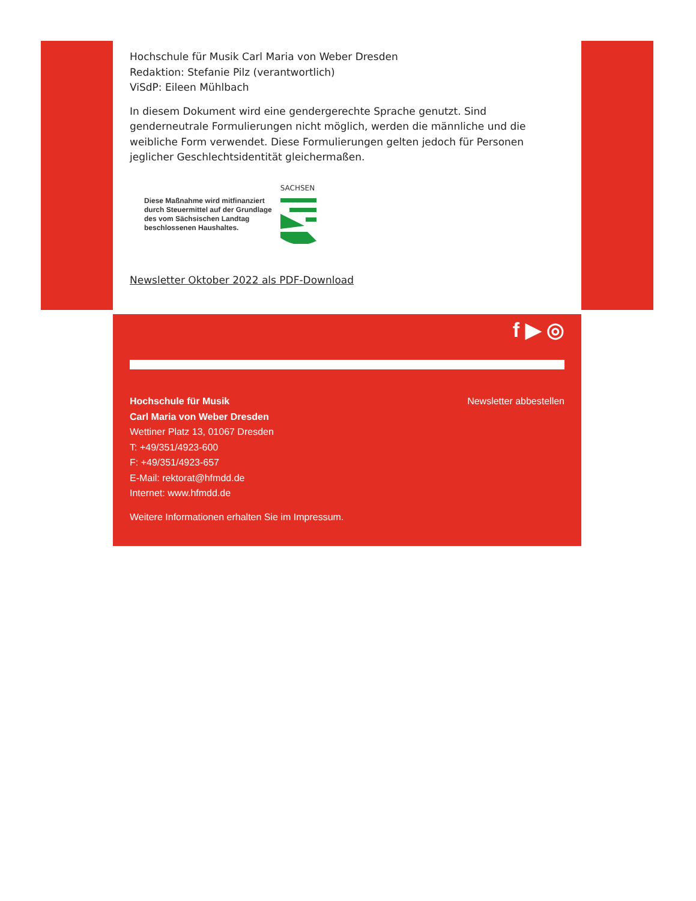Hochschule für Musik Carl Maria von Weber Dresden
Redaktion: Stefanie Pilz (verantwortlich)
ViSdP: Eileen Mühlbach
In diesem Dokument wird eine gendergerechte Sprache genutzt. Sind genderneutrale Formulierungen nicht möglich, werden die männliche und die weibliche Form verwendet. Diese Formulierungen gelten jedoch für Personen jeglicher Geschlechtsidentität gleichermaßen.
Diese Maßnahme wird mitfinanziert
durch Steuermittel auf der Grundlage
des vom Sächsischen Landtag
beschlossenen Haushaltes.
SACHSEN
Newsletter Oktober 2022 als PDF-Download
f ▶ ◎
Hochschule für Musik
Carl Maria von Weber Dresden
Wettiner Platz 13, 01067 Dresden
T: +49/351/4923-600
F: +49/351/4923-657
E-Mail: rektorat@hfmdd.de
Internet: www.hfmdd.de
Newsletter abbestellen
Weitere Informationen erhalten Sie im Impressum.